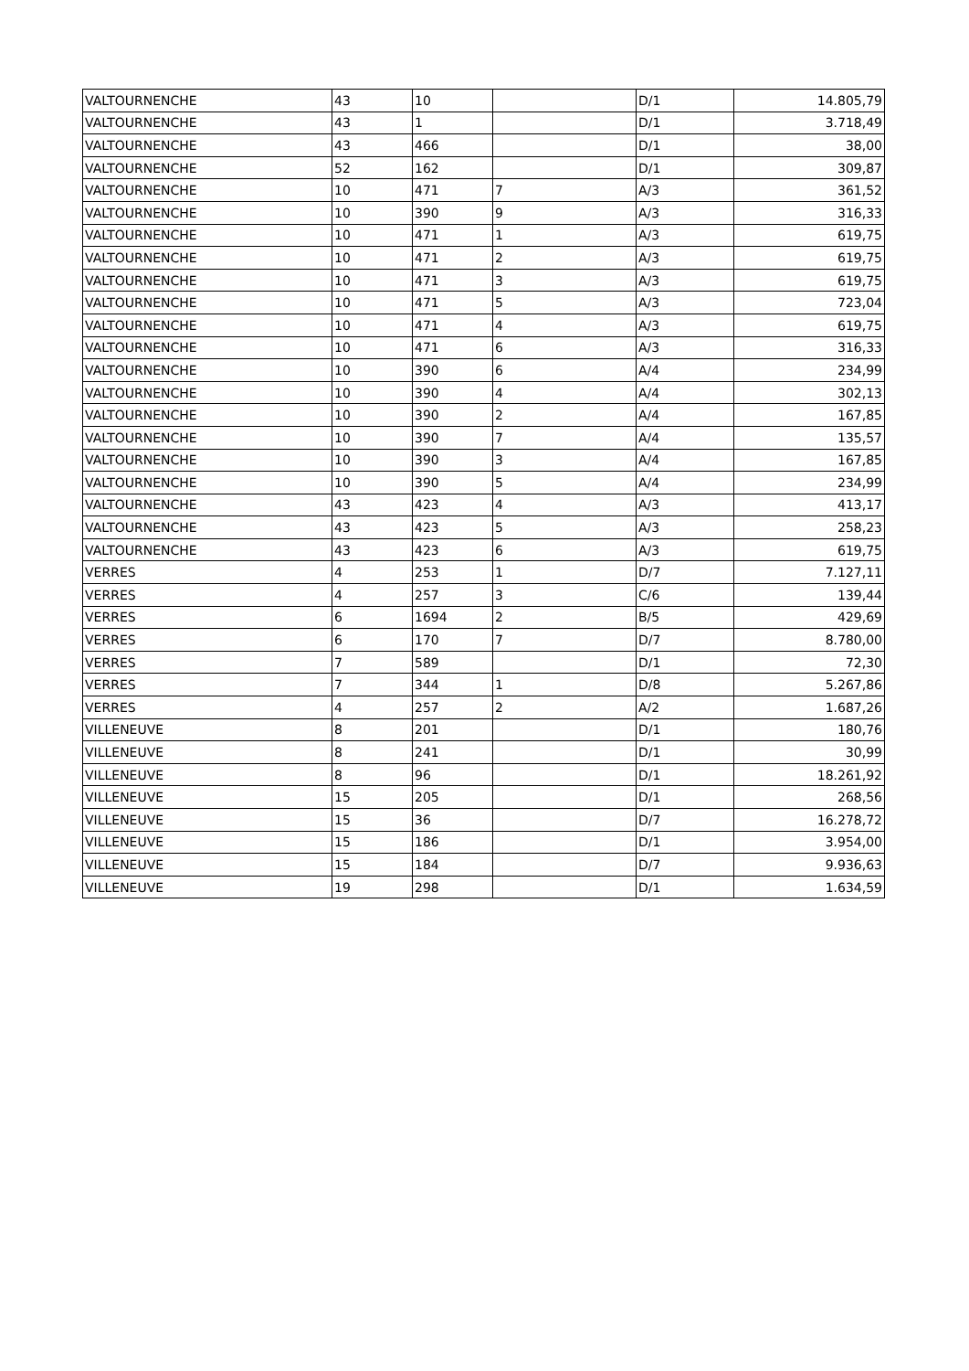| VALTOURNENCHE | 43 | 10 | | D/1 | 14.805,79 |
| VALTOURNENCHE | 43 | 1 | | D/1 | 3.718,49 |
| VALTOURNENCHE | 43 | 466 | | D/1 | 38,00 |
| VALTOURNENCHE | 52 | 162 | | D/1 | 309,87 |
| VALTOURNENCHE | 10 | 471 | 7 | A/3 | 361,52 |
| VALTOURNENCHE | 10 | 390 | 9 | A/3 | 316,33 |
| VALTOURNENCHE | 10 | 471 | 1 | A/3 | 619,75 |
| VALTOURNENCHE | 10 | 471 | 2 | A/3 | 619,75 |
| VALTOURNENCHE | 10 | 471 | 3 | A/3 | 619,75 |
| VALTOURNENCHE | 10 | 471 | 5 | A/3 | 723,04 |
| VALTOURNENCHE | 10 | 471 | 4 | A/3 | 619,75 |
| VALTOURNENCHE | 10 | 471 | 6 | A/3 | 316,33 |
| VALTOURNENCHE | 10 | 390 | 6 | A/4 | 234,99 |
| VALTOURNENCHE | 10 | 390 | 4 | A/4 | 302,13 |
| VALTOURNENCHE | 10 | 390 | 2 | A/4 | 167,85 |
| VALTOURNENCHE | 10 | 390 | 7 | A/4 | 135,57 |
| VALTOURNENCHE | 10 | 390 | 3 | A/4 | 167,85 |
| VALTOURNENCHE | 10 | 390 | 5 | A/4 | 234,99 |
| VALTOURNENCHE | 43 | 423 | 4 | A/3 | 413,17 |
| VALTOURNENCHE | 43 | 423 | 5 | A/3 | 258,23 |
| VALTOURNENCHE | 43 | 423 | 6 | A/3 | 619,75 |
| VERRES | 4 | 253 | 1 | D/7 | 7.127,11 |
| VERRES | 4 | 257 | 3 | C/6 | 139,44 |
| VERRES | 6 | 1694 | 2 | B/5 | 429,69 |
| VERRES | 6 | 170 | 7 | D/7 | 8.780,00 |
| VERRES | 7 | 589 | | D/1 | 72,30 |
| VERRES | 7 | 344 | 1 | D/8 | 5.267,86 |
| VERRES | 4 | 257 | 2 | A/2 | 1.687,26 |
| VILLENEUVE | 8 | 201 | | D/1 | 180,76 |
| VILLENEUVE | 8 | 241 | | D/1 | 30,99 |
| VILLENEUVE | 8 | 96 | | D/1 | 18.261,92 |
| VILLENEUVE | 15 | 205 | | D/1 | 268,56 |
| VILLENEUVE | 15 | 36 | | D/7 | 16.278,72 |
| VILLENEUVE | 15 | 186 | | D/1 | 3.954,00 |
| VILLENEUVE | 15 | 184 | | D/7 | 9.936,63 |
| VILLENEUVE | 19 | 298 | | D/1 | 1.634,59 |